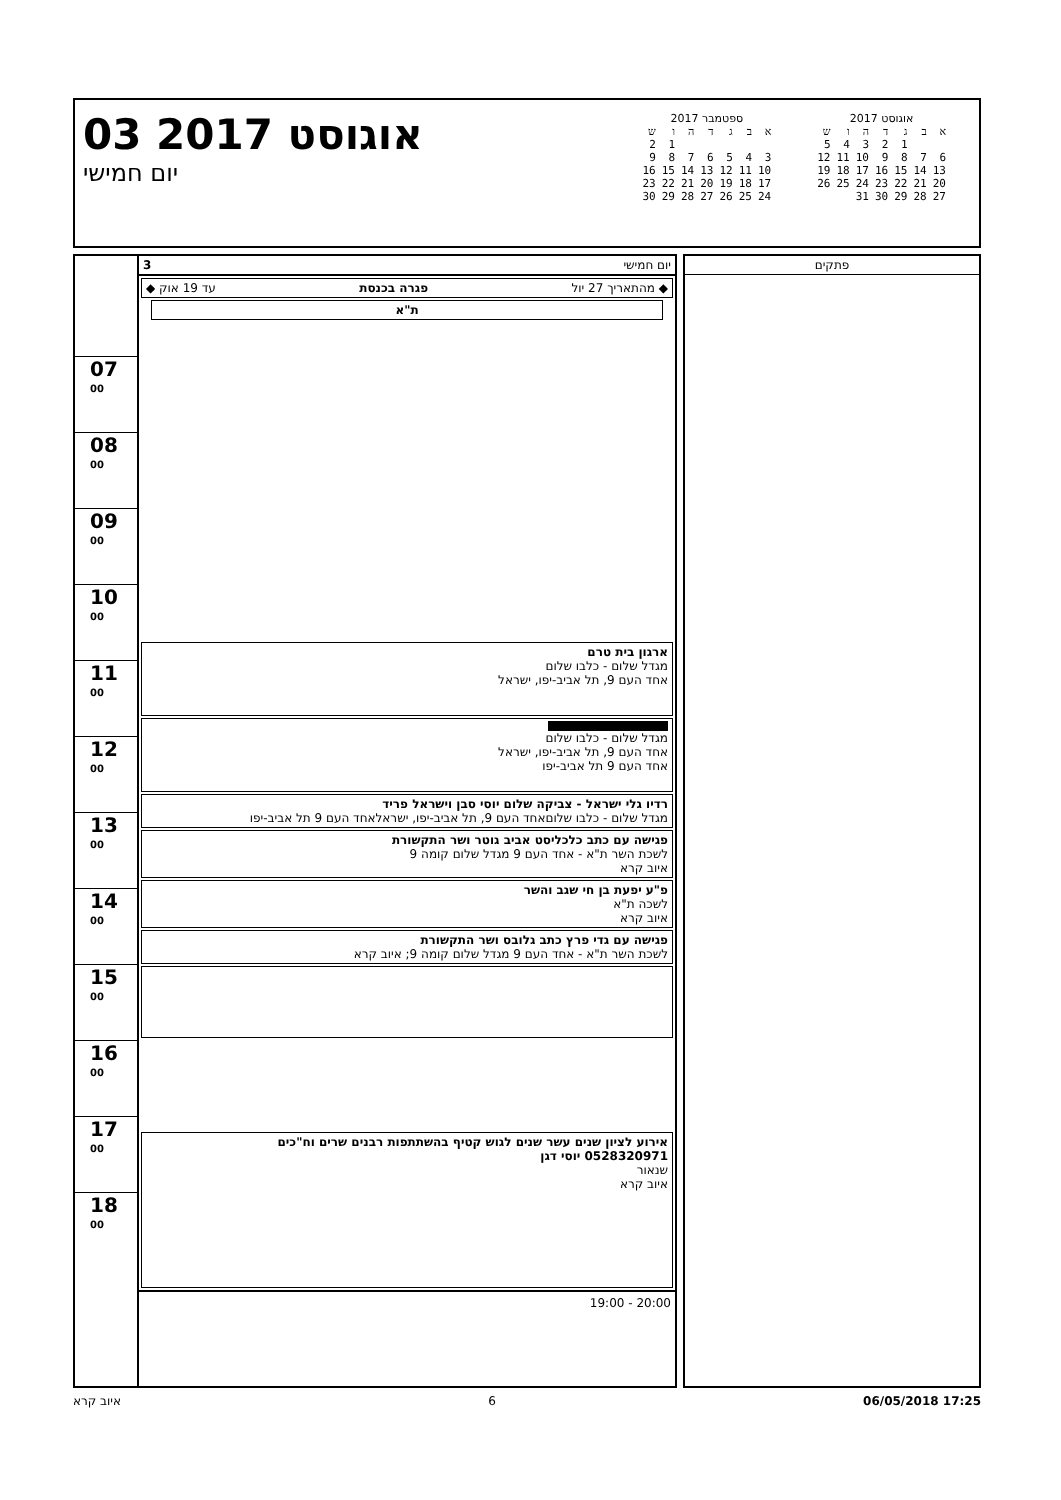03 אוגוסט 2017
יום חמישי
ספטמבר 2017
| א | ב | ג | ד | ה | ו | ש |
| | | | | | 1 | 2 |
| 3 | 4 | 5 | 6 | 7 | 8 | 9 |
| 10 | 11 | 12 | 13 | 14 | 15 | 16 |
| 17 | 18 | 19 | 20 | 21 | 22 | 23 |
| 24 | 25 | 26 | 27 | 28 | 29 | 30 |
אוגוסט 2017
| א | ב | ג | ד | ה | ו | ש |
| | | 1 | 2 | 3 | 4 | 5 |
| 6 | 7 | 8 | 9 | 10 | 11 | 12 |
| 13 | 14 | 15 | 16 | 17 | 18 | 19 |
| 20 | 21 | 22 | 23 | 24 | 25 | 26 |
| 27 | 28 | 29 | 30 | 31 | | |
07 <sup>00</sup>
08 <sup>00</sup>
09 <sup>00</sup>
10 <sup>00</sup>
11 <sup>00</sup>
12 <sup>00</sup>
13 <sup>00</sup>
14 <sup>00</sup>
15 <sup>00</sup>
16 <sup>00</sup>
17 <sup>00</sup>
18 <sup>00</sup>
יום חמישי 3
◆ מהתאריך 27 יול פגרה בכנסת עד 19 אוק ◆
ת"א
ארגון בית טרם
מגדל שלום - כלבו שלום
אחד העם 9, תל אביב-יפו, ישראל
מגדל שלום - כלבו שלום
אחד העם 9, תל אביב-יפו, ישראל
אחד העם 9 תל אביב-יפו
רדיו גלי ישראל - צביקה שלום יוסי סבן וישראל פריד
מגדל שלום - כלבו שלוםאחד העם 9, תל אביב-יפו, ישראלאחד העם 9 תל אביב-יפו
פגישה עם כתב כלכליסט אביב גוטר ושר התקשורת
לשכת השר ת"א - אחד העם 9 מגדל שלום קומה 9
איוב קרא
פ"ע יפעת בן חי שגב והשר
לשכה ת"א
איוב קרא
פגישה עם גדי פרץ כתב גלובס ושר התקשורת
לשכת השר ת"א - אחד העם 9 מגדל שלום קומה 9; איוב קרא
אירוע לציון שנים עשר שנים לגוש קטיף בהשתתפות רבנים שרים וח"כים
0528320971 יוסי דגן
שנאור
איוב קרא
20:00 - 19:00
פתקים
איוב קרא 6 06/05/2018 17:25